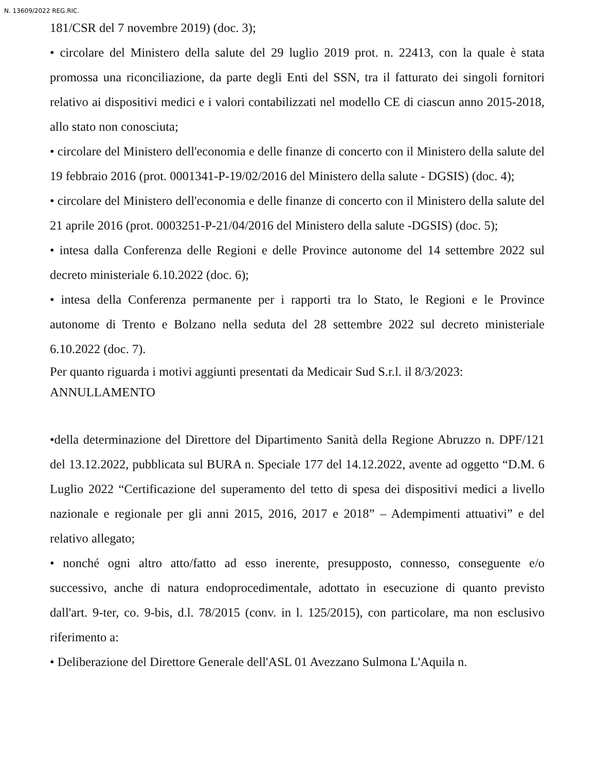N. 13609/2022 REG.RIC.
181/CSR del 7 novembre 2019) (doc. 3);
• circolare del Ministero della salute del 29 luglio 2019 prot. n. 22413, con la quale è stata promossa una riconciliazione, da parte degli Enti del SSN, tra il fatturato dei singoli fornitori relativo ai dispositivi medici e i valori contabilizzati nel modello CE di ciascun anno 2015-2018, allo stato non conosciuta;
• circolare del Ministero dell'economia e delle finanze di concerto con il Ministero della salute del 19 febbraio 2016 (prot. 0001341-P-19/02/2016 del Ministero della salute - DGSIS) (doc. 4);
• circolare del Ministero dell'economia e delle finanze di concerto con il Ministero della salute del 21 aprile 2016 (prot. 0003251-P-21/04/2016 del Ministero della salute -DGSIS) (doc. 5);
• intesa dalla Conferenza delle Regioni e delle Province autonome del 14 settembre 2022 sul decreto ministeriale 6.10.2022 (doc. 6);
• intesa della Conferenza permanente per i rapporti tra lo Stato, le Regioni e le Province autonome di Trento e Bolzano nella seduta del 28 settembre 2022 sul decreto ministeriale 6.10.2022 (doc. 7).
Per quanto riguarda i motivi aggiunti presentati da Medicair Sud S.r.l. il 8/3/2023:
ANNULLAMENTO
•della determinazione del Direttore del Dipartimento Sanità della Regione Abruzzo n. DPF/121 del 13.12.2022, pubblicata sul BURA n. Speciale 177 del 14.12.2022, avente ad oggetto “D.M. 6 Luglio 2022 “Certificazione del superamento del tetto di spesa dei dispositivi medici a livello nazionale e regionale per gli anni 2015, 2016, 2017 e 2018” – Adempimenti attuativi” e del relativo allegato;
• nonché ogni altro atto/fatto ad esso inerente, presupposto, connesso, conseguente e/o successivo, anche di natura endoprocedimentale, adottato in esecuzione di quanto previsto dall'art. 9-ter, co. 9-bis, d.l. 78/2015 (conv. in l. 125/2015), con particolare, ma non esclusivo riferimento a:
• Deliberazione del Direttore Generale dell'ASL 01 Avezzano Sulmona L'Aquila n.